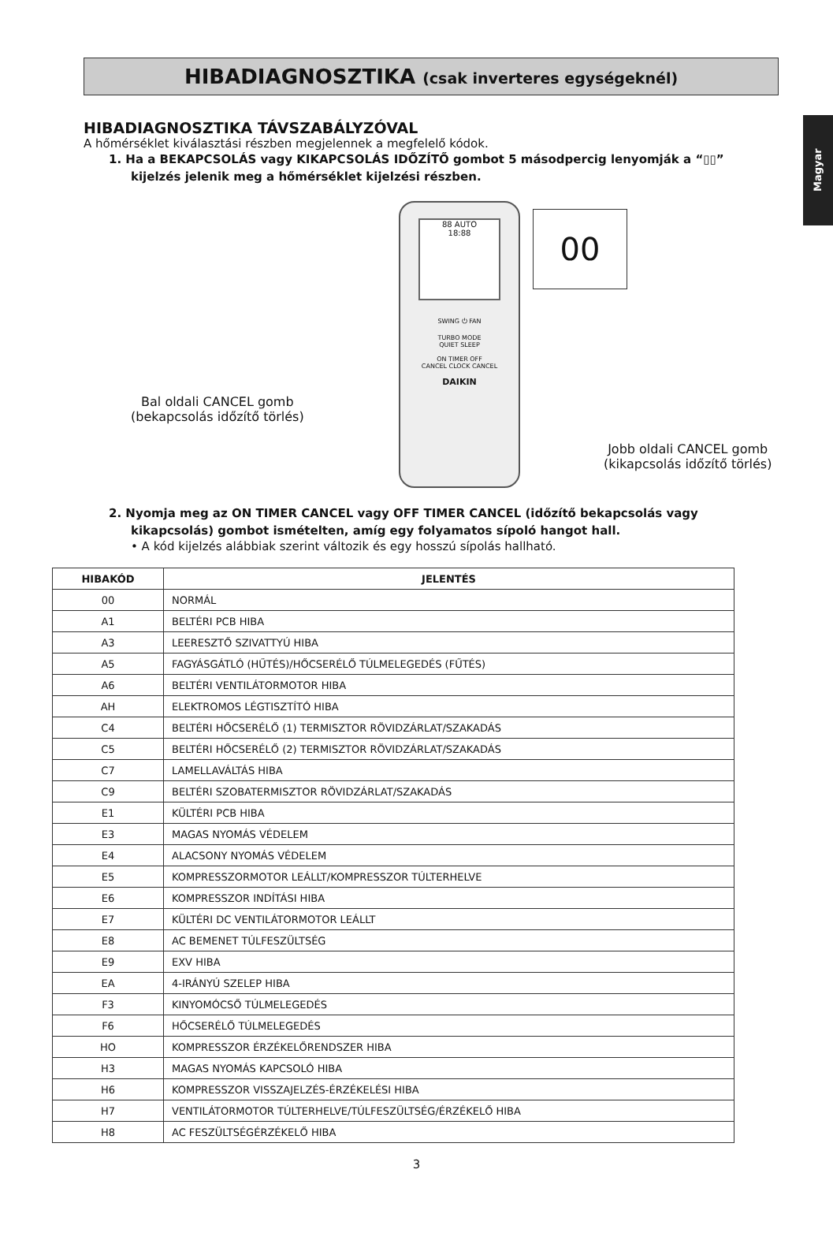Magyar
HIBADIAGNOSZTIKA (csak inverteres egységeknél)
HIBADIAGNOSZTIKA TÁVSZABÁLYZÓVAL
A hőmérséklet kiválasztási részben megjelennek a megfelelő kódok.
1. Ha a BEKAPCSOLÁS vagy KIKAPCSOLÁS IDŐZÍTŐ gombot 5 másodpercig lenyomják a “▯▯” kijelzés jelenik meg a hőmérséklet kijelzési részben.
88 AUTO
18:88
SWING ⏻ FAN
TURBO MODE
QUIET SLEEP
ON TIMER OFF
CANCEL CLOCK CANCEL
DAIKIN
00
Bal oldali CANCEL gomb
(bekapcsolás időzítő törlés)
Jobb oldali CANCEL gomb
(kikapcsolás időzítő törlés)
2. Nyomja meg az ON TIMER CANCEL vagy OFF TIMER CANCEL (időzítő bekapcsolás vagy kikapcsolás) gombot ismételten, amíg egy folyamatos sípoló hangot hall.
• A kód kijelzés alábbiak szerint változik és egy hosszú sípolás hallható.
| HIBAKÓD | JELENTÉS |
| --- | --- |
| 00 | NORMÁL |
| A1 | BELTÉRI PCB HIBA |
| A3 | LEERESZTŐ SZIVATTYÚ HIBA |
| A5 | FAGYÁSGÁTLÓ (HŰTÉS)/HŐCSERÉLŐ TÚLMELEGEDÉS (FŰTÉS) |
| A6 | BELTÉRI VENTILÁTORMOTOR HIBA |
| AH | ELEKTROMOS LÉGTISZTÍTÓ HIBA |
| C4 | BELTÉRI HŐCSERÉLŐ (1) TERMISZTOR RÖVIDZÁRLAT/SZAKADÁS |
| C5 | BELTÉRI HŐCSERÉLŐ (2) TERMISZTOR RÖVIDZÁRLAT/SZAKADÁS |
| C7 | LAMELLAVÁLTÁS HIBA |
| C9 | BELTÉRI SZOBATERMISZTOR RÖVIDZÁRLAT/SZAKADÁS |
| E1 | KÜLTÉRI PCB HIBA |
| E3 | MAGAS NYOMÁS VÉDELEM |
| E4 | ALACSONY NYOMÁS VÉDELEM |
| E5 | KOMPRESSZORMOTOR LEÁLLT/KOMPRESSZOR TÚLTERHELVE |
| E6 | KOMPRESSZOR INDÍTÁSI HIBA |
| E7 | KÜLTÉRI DC VENTILÁTORMOTOR LEÁLLT |
| E8 | AC BEMENET TÚLFESZÜLTSÉG |
| E9 | EXV HIBA |
| EA | 4-IRÁNYÚ SZELEP HIBA |
| F3 | KINYOMÓCSŐ TÚLMELEGEDÉS |
| F6 | HŐCSERÉLŐ TÚLMELEGEDÉS |
| HO | KOMPRESSZOR ÉRZÉKELŐRENDSZER HIBA |
| H3 | MAGAS NYOMÁS KAPCSOLÓ HIBA |
| H6 | KOMPRESSZOR VISSZAJELZÉS-ÉRZÉKELÉSI HIBA |
| H7 | VENTILÁTORMOTOR TÚLTERHELVE/TÚLFESZÜLTSÉG/ÉRZÉKELŐ HIBA |
| H8 | AC FESZÜLTSÉGÉRZÉKELŐ HIBA |
3